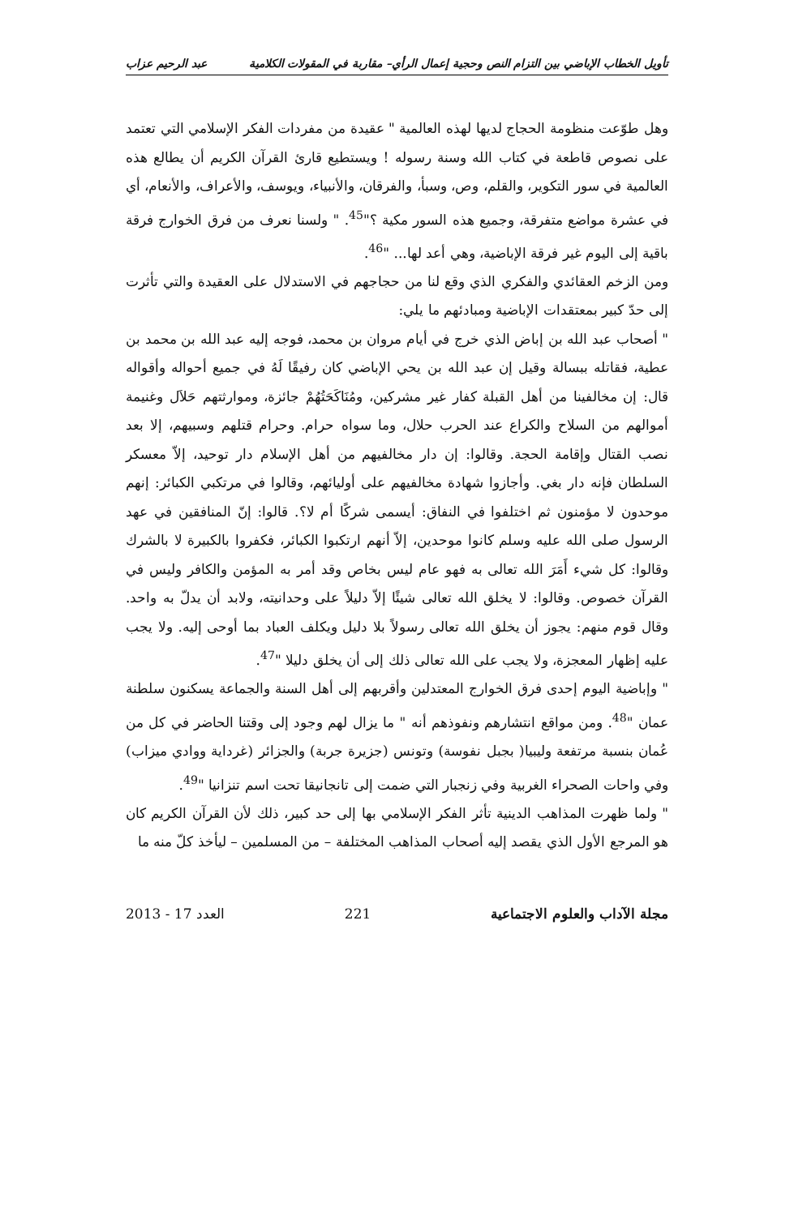تأويل الخطاب الإباضي بين التزام النص وحجية إعمال الرأي– مقاربة في المقولات الكلامية عبد الرحيم عزاب
وهل طوّعت منظومة الحجاج لديها لهذه العالمية " عقيدة من مفردات الفكر الإسلامي التي تعتمد على نصوص قاطعة في كتاب الله وسنة رسوله ! ويستطيع قارئ القرآن الكريم أن يطالع هذه العالمية في سور التكوير، والقلم، وص، وسبأ، والفرقان، والأنبياء، ويوسف، والأعراف، والأنعام، أي في عشرة مواضع متفرقة، وجميع هذه السور مكية ؟"<sup>45</sup>. " ولسنا نعرف من فرق الخوارج فرقة باقية إلى اليوم غير فرقة الإباضية، وهي أعد لها... "<sup>46</sup>.
ومن الزخم العقائدي والفكري الذي وقع لنا من حجاجهم في الاستدلال على العقيدة والتي تأثرت إلى حدّ كبير بمعتقدات الإباضية ومبادئهم ما يلي:
" أصحاب عبد الله بن إباض الذي خرج في أيام مروان بن محمد، فوجه إليه عبد الله بن محمد بن عطية، فقاتله ببسالة وقيل إن عبد الله بن يحي الإباضي كان رفيقًا لَهُ في جميع أحواله وأقواله قال: إن مخالفينا من أهل القبلة كفار غير مشركين، ومُنَاكَحَتُهُمْ جائزة، وموارثتهم حَلاَل وغنيمة أموالهم من السلاح والكراع عند الحرب حلال، وما سواه حرام. وحرام قتلهم وسبيهم، إلا بعد نصب القتال وإقامة الحجة. وقالوا: إن دار مخالفيهم من أهل الإسلام دار توحيد، إلاّ معسكر السلطان فإنه دار بغي. وأجازوا شهادة مخالفيهم على أوليائهم، وقالوا في مرتكبي الكبائر: إنهم موحدون لا مؤمنون ثم اختلفوا في النفاق: أيسمى شركًا أم لا؟. قالوا: إنّ المنافقين في عهد الرسول صلى الله عليه وسلم كانوا موحدين، إلاّ أنهم ارتكبوا الكبائر، فكفروا بالكبيرة لا بالشرك وقالوا: كل شيء أَمَرَ الله تعالى به فهو عام ليس بخاص وقد أمر به المؤمن والكافر وليس في القرآن خصوص. وقالوا: لا يخلق الله تعالى شيئًا إلاّ دليلاً على وحدانيته، ولابد أن يدلّ به واحد. وقال قوم منهم: يجوز أن يخلق الله تعالى رسولاً بلا دليل ويكلف العباد بما أوحى إليه. ولا يجب عليه إظهار المعجزة، ولا يجب على الله تعالى ذلك إلى أن يخلق دليلا "<sup>47</sup>.
" وإباضية اليوم إحدى فرق الخوارج المعتدلين وأقربهم إلى أهل السنة والجماعة يسكنون سلطنة عمان "<sup>48</sup>. ومن مواقع انتشارهم ونفوذهم أنه " ما يزال لهم وجود إلى وقتنا الحاضر في كل من عُمان بنسبة مرتفعة وليبيا( بجبل نفوسة) وتونس (جزيرة جربة) والجزائر (غرداية ووادي ميزاب) وفي واحات الصحراء الغربية وفي زنجبار التي ضمت إلى تانجانيقا تحت اسم تنزانيا "<sup>49</sup>.
" ولما ظهرت المذاهب الدينية تأثر الفكر الإسلامي بها إلى حد كبير، ذلك لأن القرآن الكريم كان هو المرجع الأول الذي يقصد إليه أصحاب المذاهب المختلفة – من المسلمين – ليأخذ كلّ منه ما
مجلة الآداب والعلوم الاجتماعية 221 العدد 17 - 2013